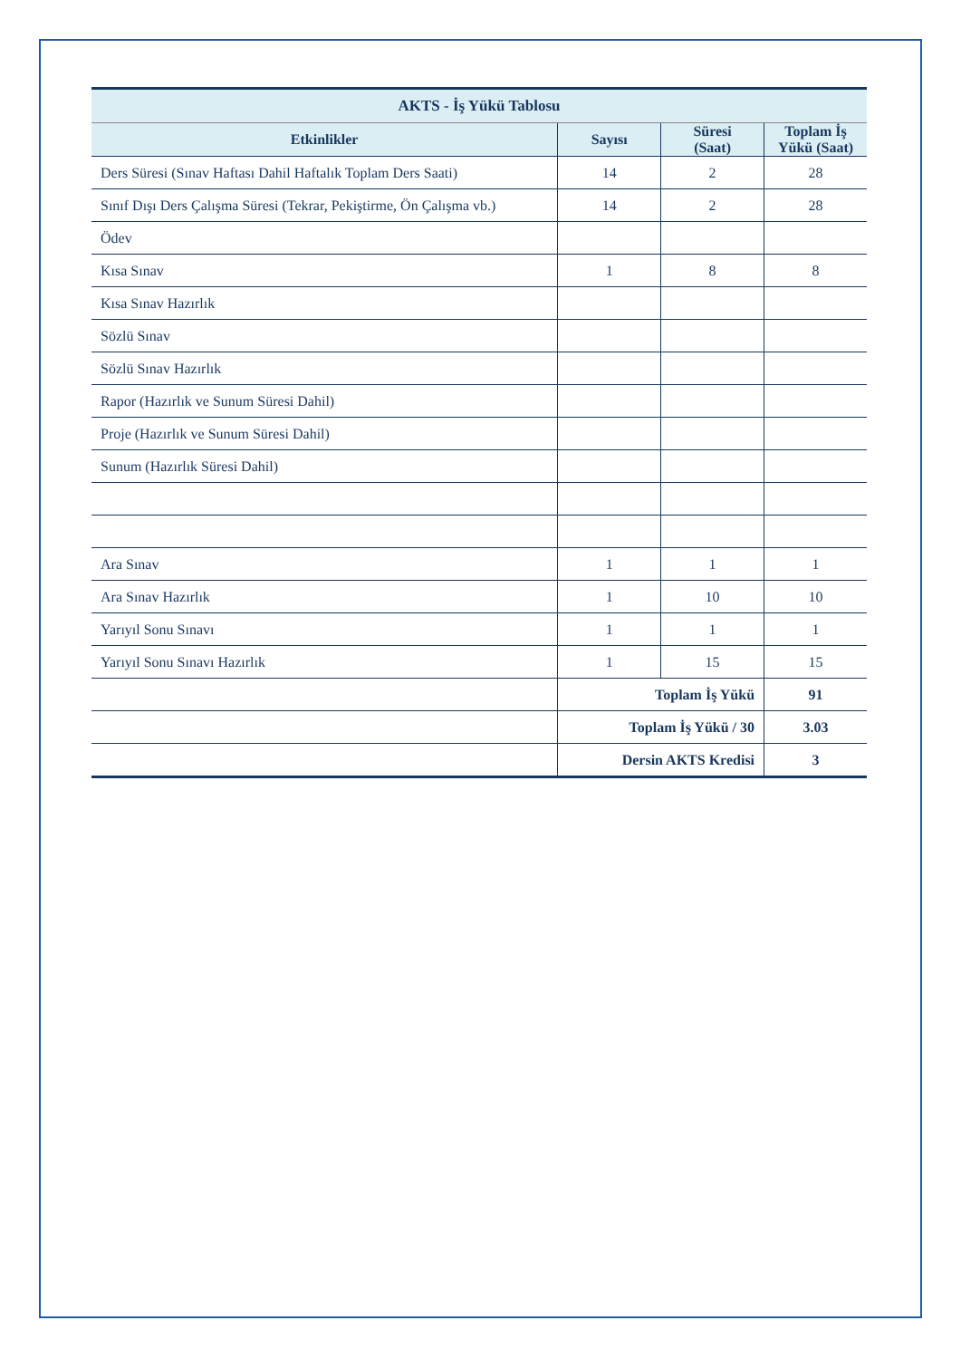| AKTS - İş Yükü Tablosu | | | |
| --- | --- | --- | --- |
| Etkinlikler | Sayısı | Süresi (Saat) | Toplam İş Yükü (Saat) |
| Ders Süresi (Sınav Haftası Dahil Haftalık Toplam Ders Saati) | 14 | 2 | 28 |
| Sınıf Dışı Ders Çalışma Süresi (Tekrar, Pekiştirme, Ön Çalışma vb.) | 14 | 2 | 28 |
| Ödev | | | |
| Kısa Sınav | 1 | 8 | 8 |
| Kısa Sınav Hazırlık | | | |
| Sözlü Sınav | | | |
| Sözlü Sınav Hazırlık | | | |
| Rapor (Hazırlık ve Sunum Süresi Dahil) | | | |
| Proje (Hazırlık ve Sunum Süresi Dahil) | | | |
| Sunum (Hazırlık Süresi Dahil) | | | |
| Ara Sınav | 1 | 1 | 1 |
| Ara Sınav Hazırlık | 1 | 10 | 10 |
| Yarıyıl Sonu Sınavı | 1 | 1 | 1 |
| Yarıyıl Sonu Sınavı Hazırlık | 1 | 15 | 15 |
| | Toplam İş Yükü | | 91 |
| | Toplam İş Yükü / 30 | | 3.03 |
| | Dersin AKTS Kredisi | | 3 |